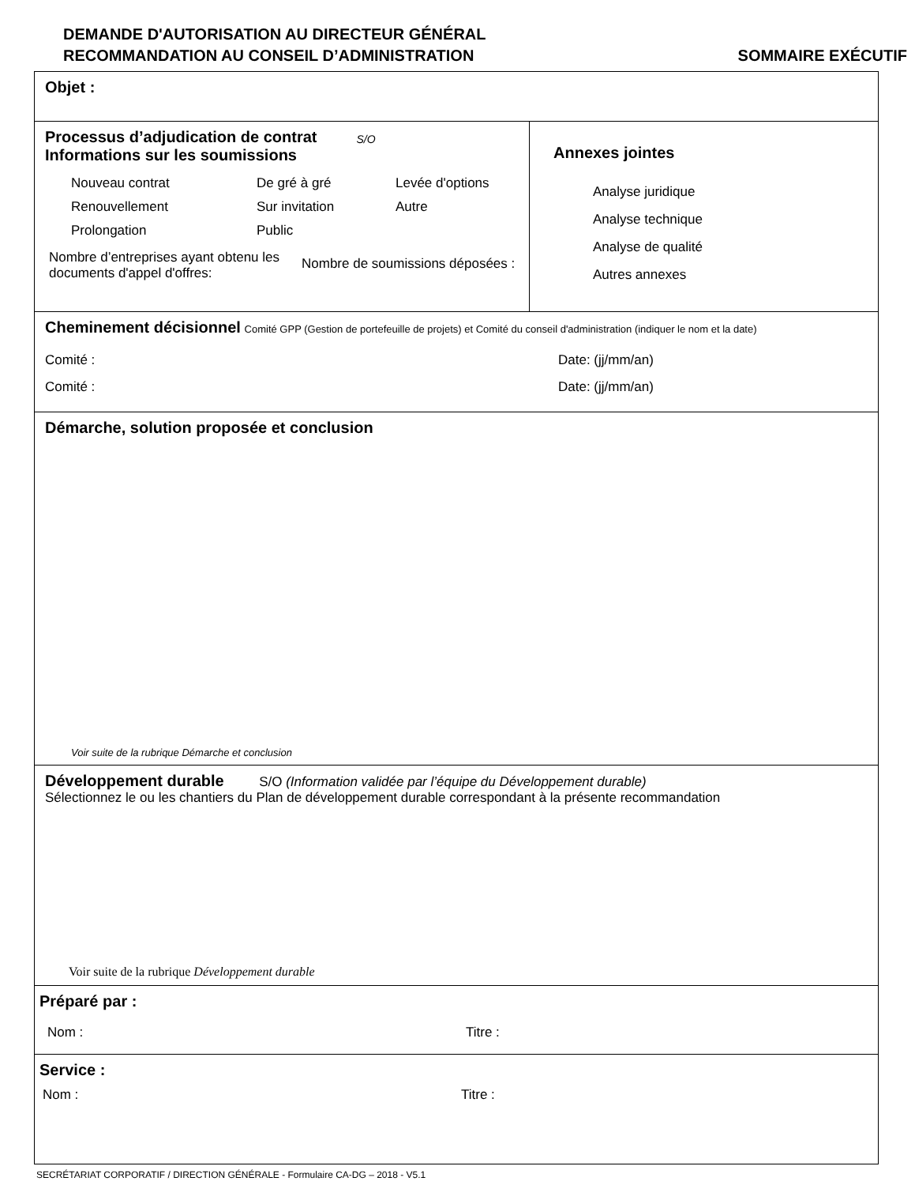DEMANDE D'AUTORISATION AU DIRECTEUR GÉNÉRAL
RECOMMANDATION AU CONSEIL D’ADMINISTRATION
SOMMAIRE EXÉCUTIF
Objet :
Processus d’adjudication de contrat
Informations sur les soumissions
S/O
Nouveau contrat De gré à gré Levée d'options Renouvellement Sur invitation Autre Prolongation Public
Nombre d’entreprises ayant obtenu les documents d'appel d'offres:
Nombre de soumissions déposées :
Annexes jointes
Analyse juridique
Analyse technique
Analyse de qualité
Autres annexes
Cheminement décisionnel Comité GPP (Gestion de portefeuille de projets) et Comité du conseil d'administration (indiquer le nom et la date)
Comité : Date: (jj/mm/an)
Comité : Date: (jj/mm/an)
Démarche, solution proposée et conclusion
Voir suite de la rubrique Démarche et conclusion
Développement durable S/O (Information validée par l’équipe du Développement durable)
Sélectionnez le ou les chantiers du Plan de développement durable correspondant à la présente recommandation
Voir suite de la rubrique Développement durable
Préparé par :
Nom : Titre :
Service :
Nom : Titre :
SECRÉTARIAT CORPORATIF / DIRECTION GÉNÉRALE - Formulaire CA-DG – 2018 - V5.1